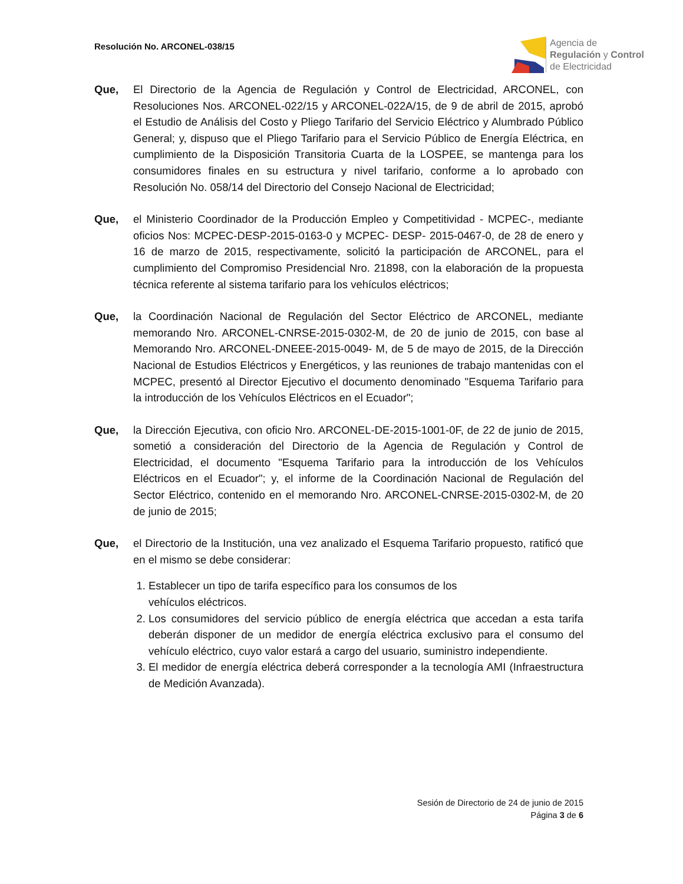Resolución No. ARCONEL-038/15
Agencia de
Regulación y Control
de Electricidad
Que, El Directorio de la Agencia de Regulación y Control de Electricidad, ARCONEL, con Resoluciones Nos. ARCONEL-022/15 y ARCONEL-022A/15, de 9 de abril de 2015, aprobó el Estudio de Análisis del Costo y Pliego Tarifario del Servicio Eléctrico y Alumbrado Público General; y, dispuso que el Pliego Tarifario para el Servicio Público de Energía Eléctrica, en cumplimiento de la Disposición Transitoria Cuarta de la LOSPEE, se mantenga para los consumidores finales en su estructura y nivel tarifario, conforme a lo aprobado con Resolución No. 058/14 del Directorio del Consejo Nacional de Electricidad;
Que, el Ministerio Coordinador de la Producción Empleo y Competitividad - MCPEC-, mediante oficios Nos: MCPEC-DESP-2015-0163-0 y MCPEC- DESP- 2015-0467-0, de 28 de enero y 16 de marzo de 2015, respectivamente, solicitó la participación de ARCONEL, para el cumplimiento del Compromiso Presidencial Nro. 21898, con la elaboración de la propuesta técnica referente al sistema tarifario para los vehículos eléctricos;
Que, la Coordinación Nacional de Regulación del Sector Eléctrico de ARCONEL, mediante memorando Nro. ARCONEL-CNRSE-2015-0302-M, de 20 de junio de 2015, con base al Memorando Nro. ARCONEL-DNEEE-2015-0049- M, de 5 de mayo de 2015, de la Dirección Nacional de Estudios Eléctricos y Energéticos, y las reuniones de trabajo mantenidas con el MCPEC, presentó al Director Ejecutivo el documento denominado "Esquema Tarifario para la introducción de los Vehículos Eléctricos en el Ecuador";
Que, la Dirección Ejecutiva, con oficio Nro. ARCONEL-DE-2015-1001-0F, de 22 de junio de 2015, sometió a consideración del Directorio de la Agencia de Regulación y Control de Electricidad, el documento "Esquema Tarifario para la introducción de los Vehículos Eléctricos en el Ecuador"; y, el informe de la Coordinación Nacional de Regulación del Sector Eléctrico, contenido en el memorando Nro. ARCONEL-CNRSE-2015-0302-M, de 20 de junio de 2015;
Que, el Directorio de la Institución, una vez analizado el Esquema Tarifario propuesto, ratificó que en el mismo se debe considerar:
1. Establecer un tipo de tarifa específico para los consumos de los
vehículos eléctricos.
2. Los consumidores del servicio público de energía eléctrica que accedan a esta tarifa deberán disponer de un medidor de energía eléctrica exclusivo para el consumo del vehículo eléctrico, cuyo valor estará a cargo del usuario, suministro independiente.
3. El medidor de energía eléctrica deberá corresponder a la tecnología AMI (Infraestructura de Medición Avanzada).
Sesión de Directorio de 24 de junio de 2015
Página 3 de 6